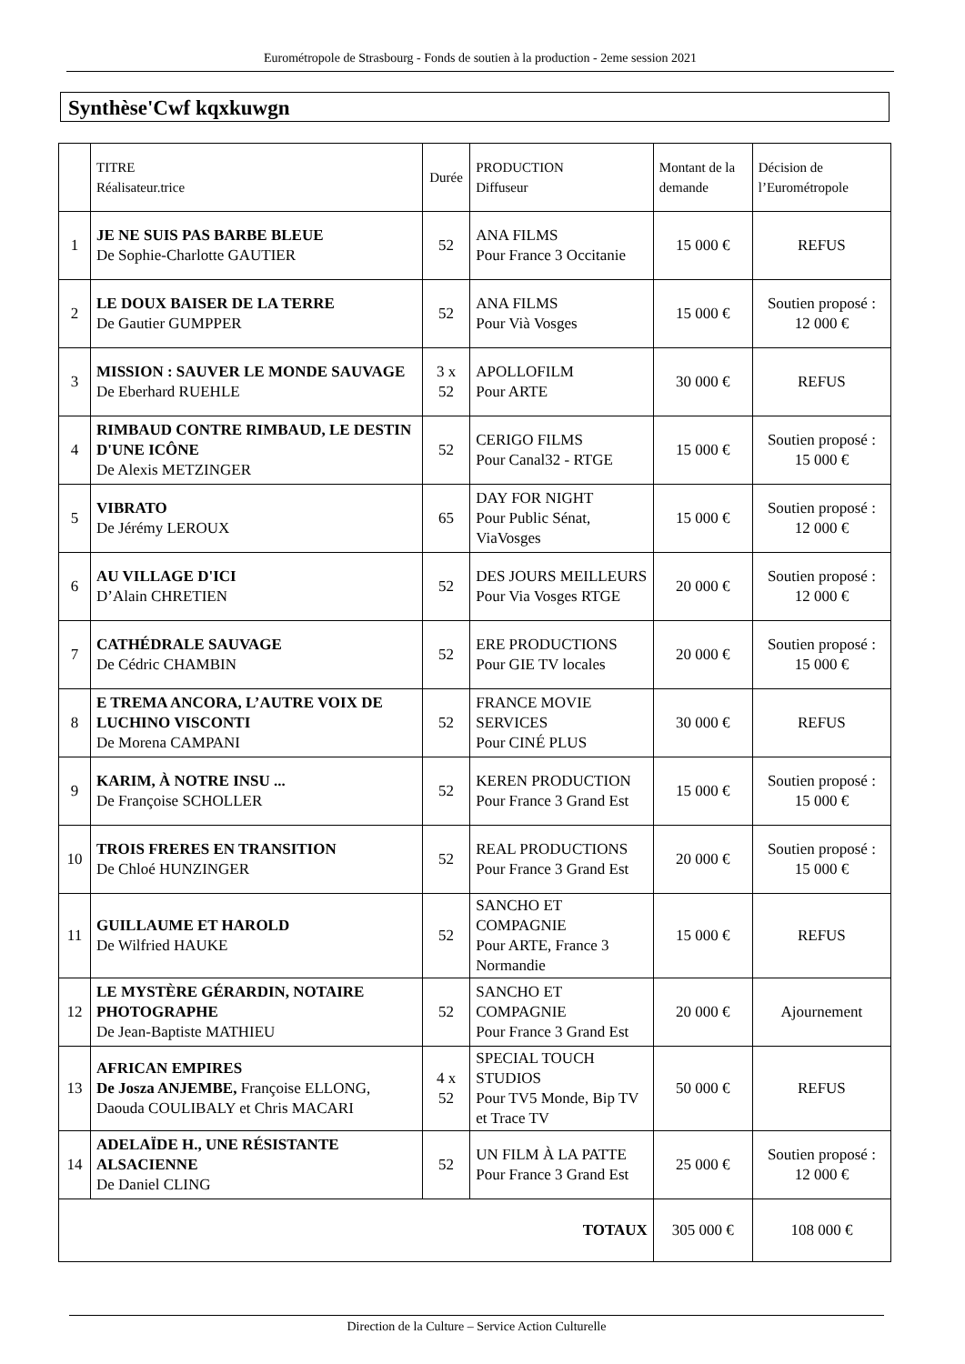Eurométropole de Strasbourg - Fonds de soutien à la production - 2eme session 2021
Synthèse'Cwf kqxkuwgn
| | TITRE Réalisateur.trice | Durée | PRODUCTION Diffuseur | Montant de la demande | Décision de l’Eurométropole |
| --- | --- | --- | --- | --- | --- |
| 1 | JE NE SUIS PAS BARBE BLEUE De Sophie-Charlotte GAUTIER | 52 | ANA FILMS Pour France 3 Occitanie | 15 000 € | REFUS |
| 2 | LE DOUX BAISER DE LA TERRE De Gautier GUMPPER | 52 | ANA FILMS Pour Vià Vosges | 15 000 € | Soutien proposé : 12 000 € |
| 3 | MISSION : SAUVER LE MONDE SAUVAGE De Eberhard RUEHLE | 3 x 52 | APOLLOFILM Pour ARTE | 30 000 € | REFUS |
| 4 | RIMBAUD CONTRE RIMBAUD, LE DESTIN D'UNE ICÔNE De Alexis METZINGER | 52 | CERIGO FILMS Pour Canal32 - RTGE | 15 000 € | Soutien proposé : 15 000 € |
| 5 | VIBRATO De Jérémy LEROUX | 65 | DAY FOR NIGHT Pour Public Sénat, ViaVosges | 15 000 € | Soutien proposé : 12 000 € |
| 6 | AU VILLAGE D'ICI D’Alain CHRETIEN | 52 | DES JOURS MEILLEURS Pour Via Vosges RTGE | 20 000 € | Soutien proposé : 12 000 € |
| 7 | CATHÉDRALE SAUVAGE De Cédric CHAMBIN | 52 | ERE PRODUCTIONS Pour GIE TV locales | 20 000 € | Soutien proposé : 15 000 € |
| 8 | E TREMA ANCORA, L’AUTRE VOIX DE LUCHINO VISCONTI De Morena CAMPANI | 52 | FRANCE MOVIE SERVICES Pour CINÉ PLUS | 30 000 € | REFUS |
| 9 | KARIM, À NOTRE INSU ... De Françoise SCHOLLER | 52 | KEREN PRODUCTION Pour France 3 Grand Est | 15 000 € | Soutien proposé : 15 000 € |
| 10 | TROIS FRERES EN TRANSITION De Chloé HUNZINGER | 52 | REAL PRODUCTIONS Pour France 3 Grand Est | 20 000 € | Soutien proposé : 15 000 € |
| 11 | GUILLAUME ET HAROLD De Wilfried HAUKE | 52 | SANCHO ET COMPAGNIE Pour ARTE, France 3 Normandie | 15 000 € | REFUS |
| 12 | LE MYSTÈRE GÉRARDIN, NOTAIRE PHOTOGRAPHE De Jean-Baptiste MATHIEU | 52 | SANCHO ET COMPAGNIE Pour France 3 Grand Est | 20 000 € | Ajournement |
| 13 | AFRICAN EMPIRES De Josza ANJEMBE, Françoise ELLONG, Daouda COULIBALY et Chris MACARI | 4 x 52 | SPECIAL TOUCH STUDIOS Pour TV5 Monde, Bip TV et Trace TV | 50 000 € | REFUS |
| 14 | ADELAÏDE H., UNE RÉSISTANTE ALSACIENNE De Daniel CLING | 52 | UN FILM À LA PATTE Pour France 3 Grand Est | 25 000 € | Soutien proposé : 12 000 € |
| TOTAUX | | | | 305 000 € | 108 000 € |
Direction de la Culture – Service Action Culturelle